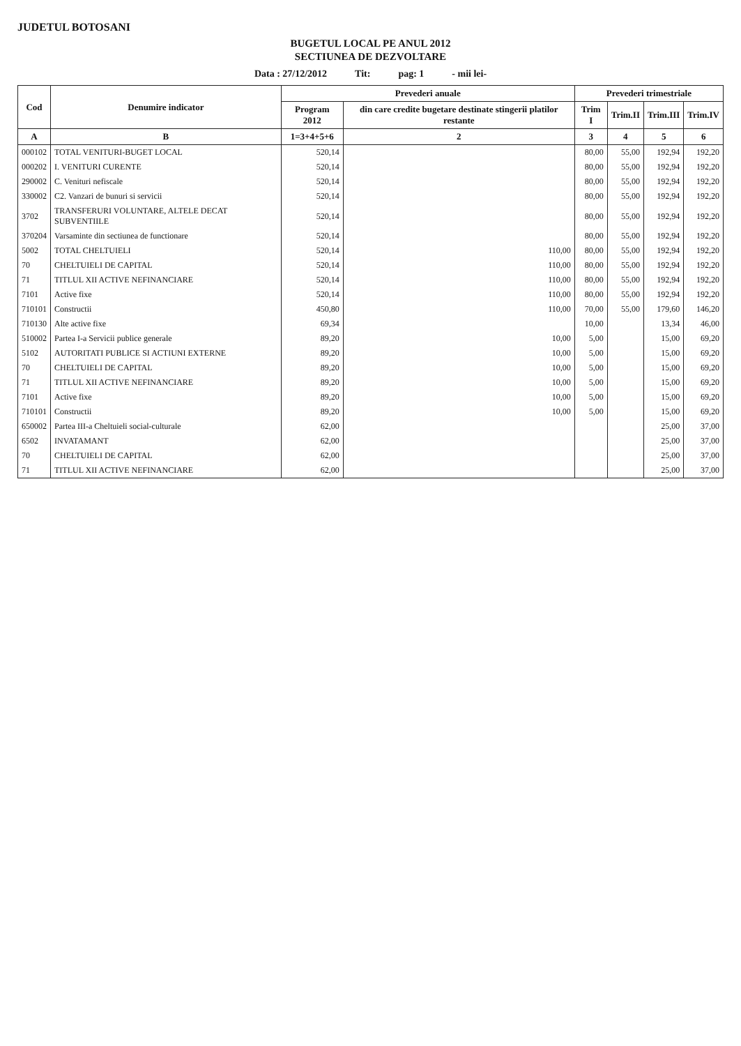JUDETUL BOTOSANI
BUGETUL LOCAL PE ANUL 2012
SECTIUNEA DE DEZVOLTARE
Data : 27/12/2012 Tit: pag: 1 - mii lei-
| Cod | Denumire indicator | Prevederi anuale | | Prevederi trimestriale | | | |
| --- | --- | --- | --- | --- | --- | --- | --- |
| | | Program 2012 | din care credite bugetare destinate stingerii platilor restante | Trim I | Trim.II | Trim.III | Trim.IV |
| A | B | 1=3+4+5+6 | 2 | 3 | 4 | 5 | 6 |
| 000102 | TOTAL VENITURI-BUGET LOCAL | 520,14 | | 80,00 | 55,00 | 192,94 | 192,20 |
| 000202 | I. VENITURI CURENTE | 520,14 | | 80,00 | 55,00 | 192,94 | 192,20 |
| 290002 | C. Venituri nefiscale | 520,14 | | 80,00 | 55,00 | 192,94 | 192,20 |
| 330002 | C2. Vanzari de bunuri si servicii | 520,14 | | 80,00 | 55,00 | 192,94 | 192,20 |
| 3702 | TRANSFERURI VOLUNTARE, ALTELE DECAT SUBVENTIILE | 520,14 | | 80,00 | 55,00 | 192,94 | 192,20 |
| 370204 | Varsaminte din sectiunea de functionare | 520,14 | | 80,00 | 55,00 | 192,94 | 192,20 |
| 5002 | TOTAL CHELTUIELI | 520,14 | 110,00 | 80,00 | 55,00 | 192,94 | 192,20 |
| 70 | CHELTUIELI DE CAPITAL | 520,14 | 110,00 | 80,00 | 55,00 | 192,94 | 192,20 |
| 71 | TITLUL XII ACTIVE NEFINANCIARE | 520,14 | 110,00 | 80,00 | 55,00 | 192,94 | 192,20 |
| 7101 | Active fixe | 520,14 | 110,00 | 80,00 | 55,00 | 192,94 | 192,20 |
| 710101 | Constructii | 450,80 | 110,00 | 70,00 | 55,00 | 179,60 | 146,20 |
| 710130 | Alte active fixe | 69,34 | | 10,00 | | 13,34 | 46,00 |
| 510002 | Partea I-a Servicii publice generale | 89,20 | 10,00 | 5,00 | | 15,00 | 69,20 |
| 5102 | AUTORITATI PUBLICE SI ACTIUNI EXTERNE | 89,20 | 10,00 | 5,00 | | 15,00 | 69,20 |
| 70 | CHELTUIELI DE CAPITAL | 89,20 | 10,00 | 5,00 | | 15,00 | 69,20 |
| 71 | TITLUL XII ACTIVE NEFINANCIARE | 89,20 | 10,00 | 5,00 | | 15,00 | 69,20 |
| 7101 | Active fixe | 89,20 | 10,00 | 5,00 | | 15,00 | 69,20 |
| 710101 | Constructii | 89,20 | 10,00 | 5,00 | | 15,00 | 69,20 |
| 650002 | Partea III-a Cheltuieli social-culturale | 62,00 | | | | 25,00 | 37,00 |
| 6502 | INVATAMANT | 62,00 | | | | 25,00 | 37,00 |
| 70 | CHELTUIELI DE CAPITAL | 62,00 | | | | 25,00 | 37,00 |
| 71 | TITLUL XII ACTIVE NEFINANCIARE | 62,00 | | | | 25,00 | 37,00 |